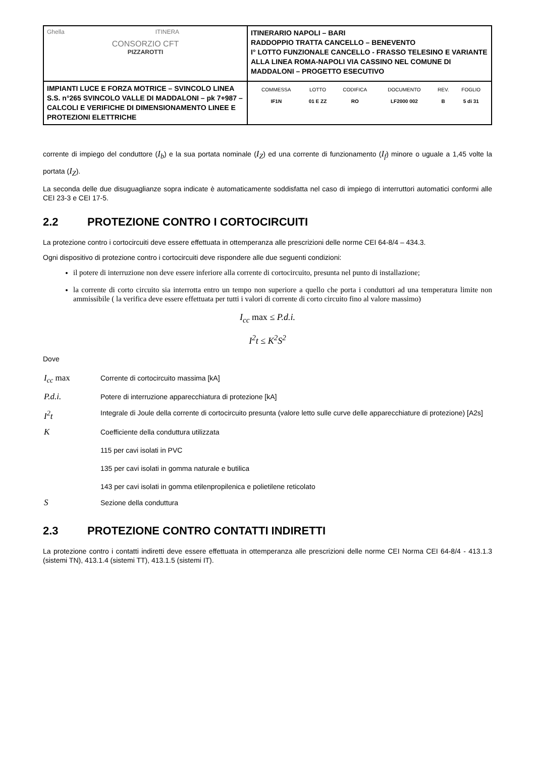| Ghella ITINERA CONSORZIO CFT PIZZAROTTI | ITINERARIO NAPOLI – BARI RADDOPPIO TRATTA CANCELLO – BENEVENTO I° LOTTO FUNZIONALE CANCELLO - FRASSO TELESINO E VARIANTE ALLA LINEA ROMA-NAPOLI VIA CASSINO NEL COMUNE DI MADDALONI – PROGETTO ESECUTIVO |
| IMPIANTI LUCE E FORZA MOTRICE – SVINCOLO LINEA S.S. n°265 SVINCOLO VALLE DI MADDALONI – pk 7+987 –CALCOLI E VERIFICHE DI DIMENSIONAMENTO LINEE E PROTEZIONI ELETTRICHE | / COMMESSA / LOTTO / CODIFICA / DOCUMENTO / REV. / FOGLIO / / IF1N / 01 E ZZ / RO / LF2000 002 / B / 5 di 31 / |
corrente di impiego del conduttore (I<sub>b</sub>) e la sua portata nominale (I<sub>Z</sub>) ed una corrente di funzionamento (I<sub>f</sub>) minore o uguale a 1,45 volte la portata (I<sub>Z</sub>).
La seconda delle due disuguaglianze sopra indicate è automaticamente soddisfatta nel caso di impiego di interruttori automatici conformi alle CEI 23-3 e CEI 17-5.
2.2 PROTEZIONE CONTRO I CORTOCIRCUITI
La protezione contro i cortocircuiti deve essere effettuata in ottemperanza alle prescrizioni delle norme CEI 64-8/4 – 434.3.
Ogni dispositivo di protezione contro i cortocircuiti deve rispondere alle due seguenti condizioni:
il potere di interruzione non deve essere inferiore alla corrente di cortocircuito, presunta nel punto di installazione;
la corrente di corto circuito sia interrotta entro un tempo non superiore a quello che porta i conduttori ad una temperatura limite non ammissibile ( la verifica deve essere effettuata per tutti i valori di corrente di corto circuito fino al valore massimo)
I<sub>cc</sub> max ≤ P.d.i.
I<sup>2</sup>t ≤ K<sup>2</sup>S<sup>2</sup>
Dove
| I<sub>cc</sub> max | Corrente di cortocircuito massima [kA] |
| P.d.i. | Potere di interruzione apparecchiatura di protezione [kA] |
| I<sup>2</sup>t | Integrale di Joule della corrente di cortocircuito presunta (valore letto sulle curve delle apparecchiature di protezione) [A2s] |
| K | Coefficiente della conduttura utilizzata 115 per cavi isolati in PVC 135 per cavi isolati in gomma naturale e butilica 143 per cavi isolati in gomma etilenpropilenica e polietilene reticolato |
| S | Sezione della conduttura |
2.3 PROTEZIONE CONTRO CONTATTI INDIRETTI
La protezione contro i contatti indiretti deve essere effettuata in ottemperanza alle prescrizioni delle norme CEI Norma CEI 64-8/4 - 413.1.3 (sistemi TN), 413.1.4 (sistemi TT), 413.1.5 (sistemi IT).